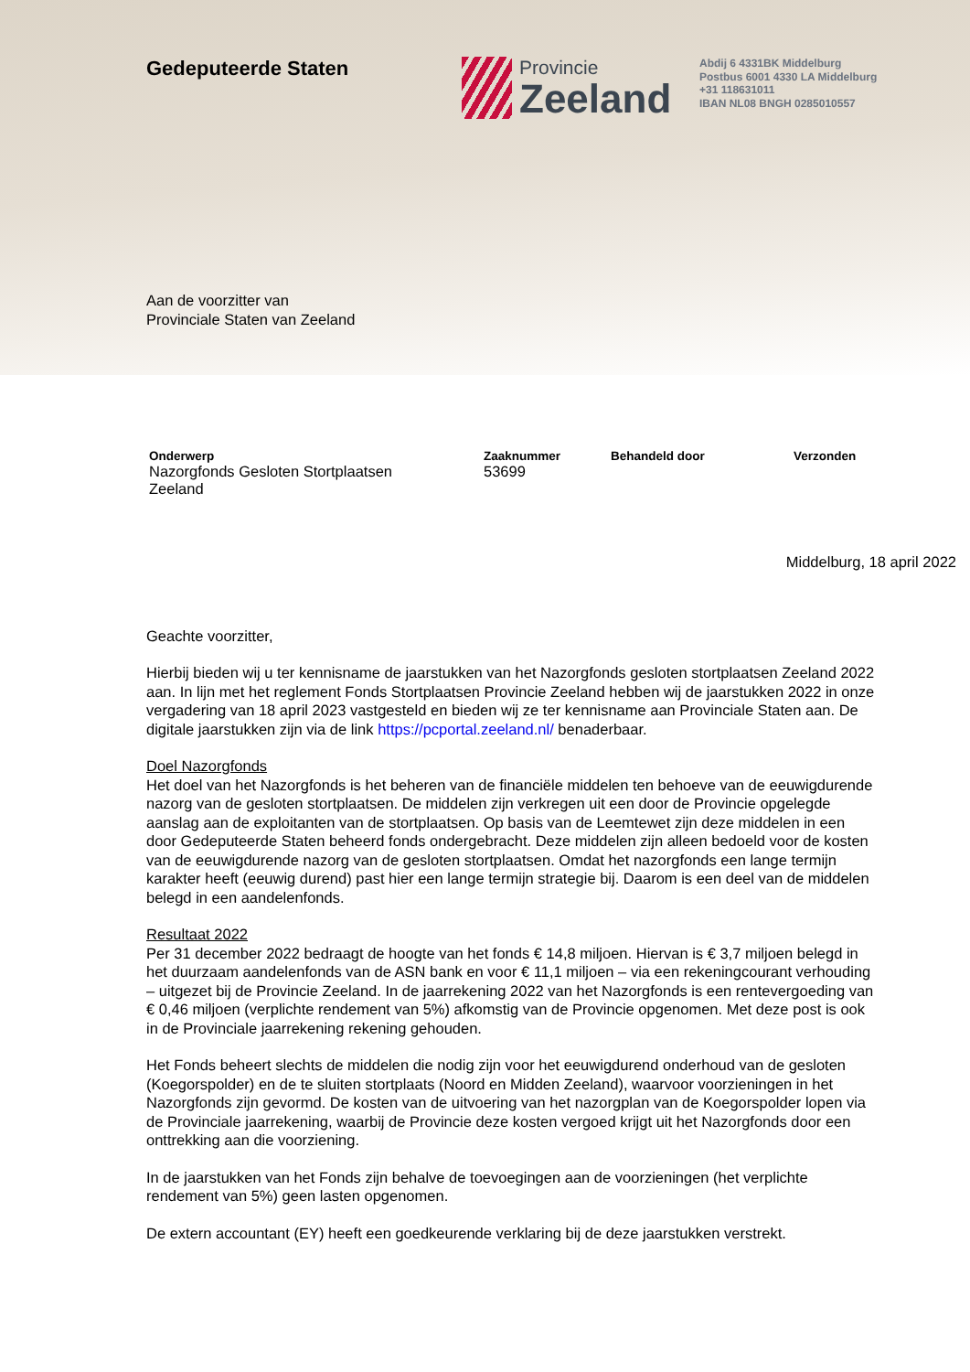Gedeputeerde Staten Provincie
Zeeland
Abdij 6 4331BK Middelburg
Postbus 6001 4330 LA Middelburg
+31 118631011
IBAN NL08 BNGH 0285010557
Aan de voorzitter van
Provinciale Staten van Zeeland
Onderwerp
Nazorgfonds Gesloten Stortplaatsen
Zeeland
Zaaknummer
53699
Behandeld door Verzonden
Middelburg, 18 april 2022
Geachte voorzitter,
Hierbij bieden wij u ter kennisname de jaarstukken van het Nazorgfonds gesloten stortplaatsen Zeeland 2022 aan. In lijn met het reglement Fonds Stortplaatsen Provincie Zeeland hebben wij de jaarstukken 2022 in onze vergadering van 18 april 2023 vastgesteld en bieden wij ze ter kennisname aan Provinciale Staten aan. De digitale jaarstukken zijn via de link https://pcportal.zeeland.nl/ benaderbaar.
Doel Nazorgfonds
Het doel van het Nazorgfonds is het beheren van de financiële middelen ten behoeve van de eeuwigdurende nazorg van de gesloten stortplaatsen. De middelen zijn verkregen uit een door de Provincie opgelegde aanslag aan de exploitanten van de stortplaatsen. Op basis van de Leemtewet zijn deze middelen in een door Gedeputeerde Staten beheerd fonds ondergebracht. Deze middelen zijn alleen bedoeld voor de kosten van de eeuwigdurende nazorg van de gesloten stortplaatsen. Omdat het nazorgfonds een lange termijn karakter heeft (eeuwig durend) past hier een lange termijn strategie bij. Daarom is een deel van de middelen belegd in een aandelenfonds.
Resultaat 2022
Per 31 december 2022 bedraagt de hoogte van het fonds € 14,8 miljoen. Hiervan is € 3,7 miljoen belegd in het duurzaam aandelenfonds van de ASN bank en voor € 11,1 miljoen – via een rekeningcourant verhouding – uitgezet bij de Provincie Zeeland. In de jaarrekening 2022 van het Nazorgfonds is een rentevergoeding van € 0,46 miljoen (verplichte rendement van 5%) afkomstig van de Provincie opgenomen. Met deze post is ook in de Provinciale jaarrekening rekening gehouden.
Het Fonds beheert slechts de middelen die nodig zijn voor het eeuwigdurend onderhoud van de gesloten (Koegorspolder) en de te sluiten stortplaats (Noord en Midden Zeeland), waarvoor voorzieningen in het Nazorgfonds zijn gevormd. De kosten van de uitvoering van het nazorgplan van de Koegorspolder lopen via de Provinciale jaarrekening, waarbij de Provincie deze kosten vergoed krijgt uit het Nazorgfonds door een onttrekking aan die voorziening.
In de jaarstukken van het Fonds zijn behalve de toevoegingen aan de voorzieningen (het verplichte rendement van 5%) geen lasten opgenomen.
De extern accountant (EY) heeft een goedkeurende verklaring bij de deze jaarstukken verstrekt.